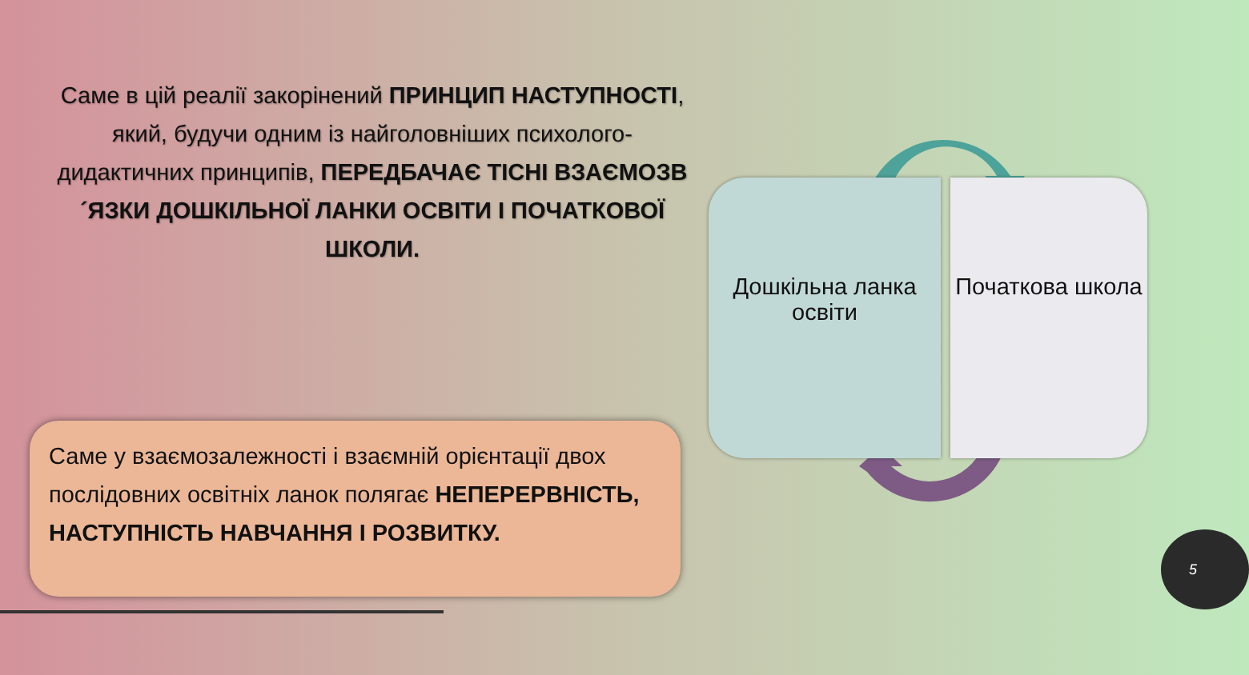Саме в цій реалії закорінений ПРИНЦИП НАСТУПНОСТІ, який, будучи одним із найголовніших психолого-дидактичних принципів, ПЕРЕДБАЧАЄ ТІСНІ ВЗАЄМОЗВ´ЯЗКИ ДОШКІЛЬНОЇ ЛАНКИ ОСВІТИ І ПОЧАТКОВОЇ ШКОЛИ.
Саме у взаємозалежності і взаємній орієнтації двох послідовних освітніх ланок полягає НЕПЕРЕРВНІСТЬ, НАСТУПНІСТЬ НАВЧАННЯ І РОЗВИТКУ.
Дошкільна ланка освіти Початкова школа
5